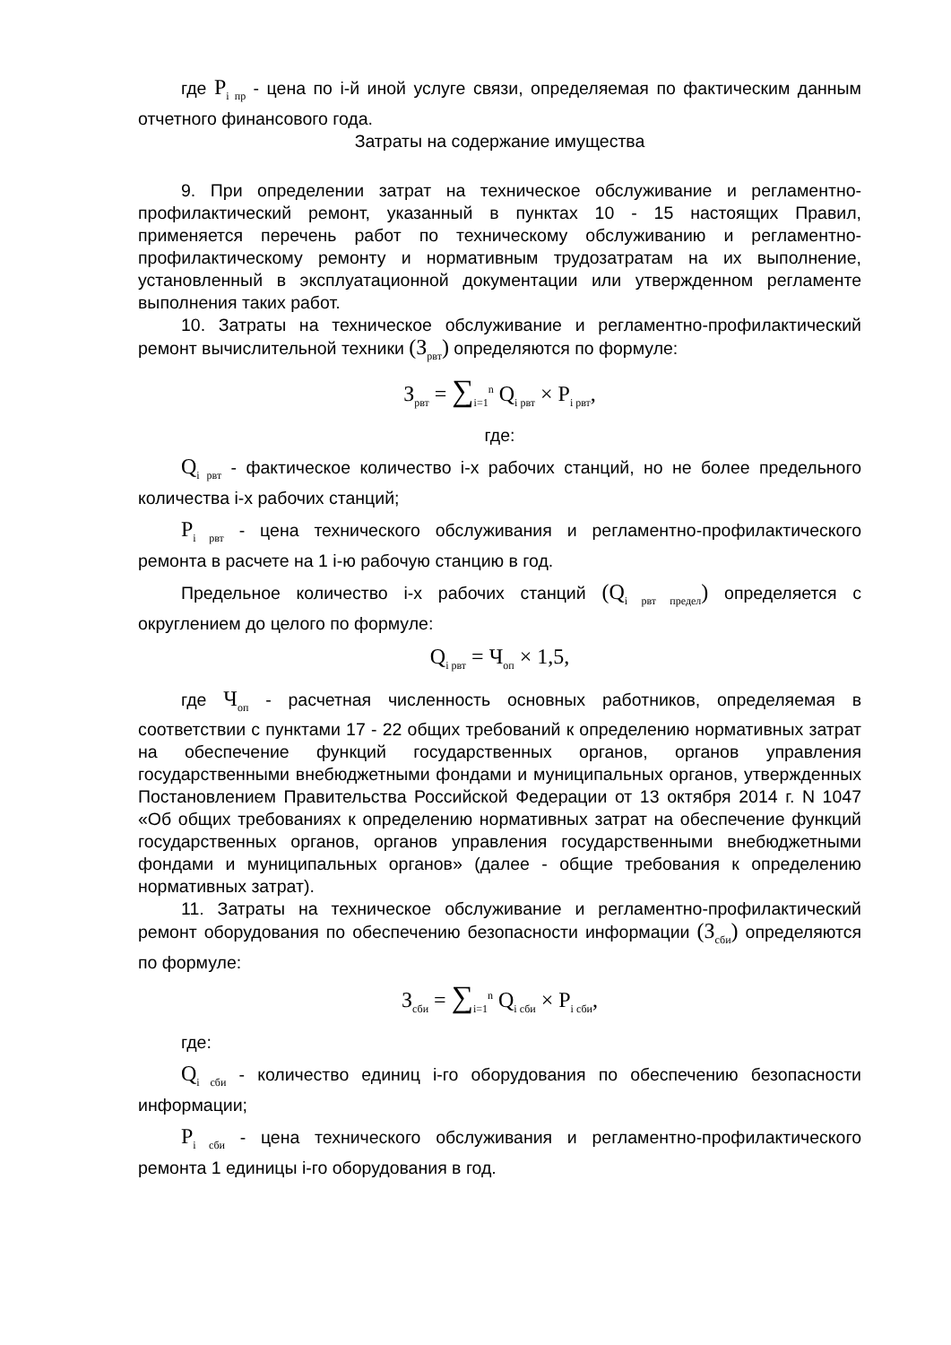где P<sub>i пр</sub> - цена по i-й иной услуге связи, определяемая по фактическим данным отчетного финансового года.
Затраты на содержание имущества
9. При определении затрат на техническое обслуживание и регламентно-профилактический ремонт, указанный в пунктах 10 - 15 настоящих Правил, применяется перечень работ по техническому обслуживанию и регламентно-профилактическому ремонту и нормативным трудозатратам на их выполнение, установленный в эксплуатационной документации или утвержденном регламенте выполнения таких работ.
10. Затраты на техническое обслуживание и регламентно-профилактический ремонт вычислительной техники (З<sub>рвт</sub>) определяются по формуле:
З<sub>рвт</sub> = ∑<sub>i=1</sub><sup>n</sup> Q<sub>i рвт</sub> × P<sub>i рвт</sub>,
где:
Q<sub>i рвт</sub> - фактическое количество i-х рабочих станций, но не более предельного количества i-х рабочих станций;
P<sub>i рвт</sub> - цена технического обслуживания и регламентно-профилактического ремонта в расчете на 1 i-ю рабочую станцию в год.
Предельное количество i-х рабочих станций (Q<sub>i рвт предел</sub>) определяется с округлением до целого по формуле:
Q<sub>i рвт</sub> = Ч<sub>оп</sub> × 1,5,
где Ч<sub>оп</sub> - расчетная численность основных работников, определяемая в соответствии с пунктами 17 - 22 общих требований к определению нормативных затрат на обеспечение функций государственных органов, органов управления государственными внебюджетными фондами и муниципальных органов, утвержденных Постановлением Правительства Российской Федерации от 13 октября 2014 г. N 1047 «Об общих требованиях к определению нормативных затрат на обеспечение функций государственных органов, органов управления государственными внебюджетными фондами и муниципальных органов» (далее - общие требования к определению нормативных затрат).
11. Затраты на техническое обслуживание и регламентно-профилактический ремонт оборудования по обеспечению безопасности информации (З<sub>сби</sub>) определяются по формуле:
З<sub>сби</sub> = ∑<sub>i=1</sub><sup>n</sup> Q<sub>i сби</sub> × P<sub>i сби</sub>,
где:
Q<sub>i сби</sub> - количество единиц i-го оборудования по обеспечению безопасности информации;
P<sub>i сби</sub> - цена технического обслуживания и регламентно-профилактического ремонта 1 единицы i-го оборудования в год.